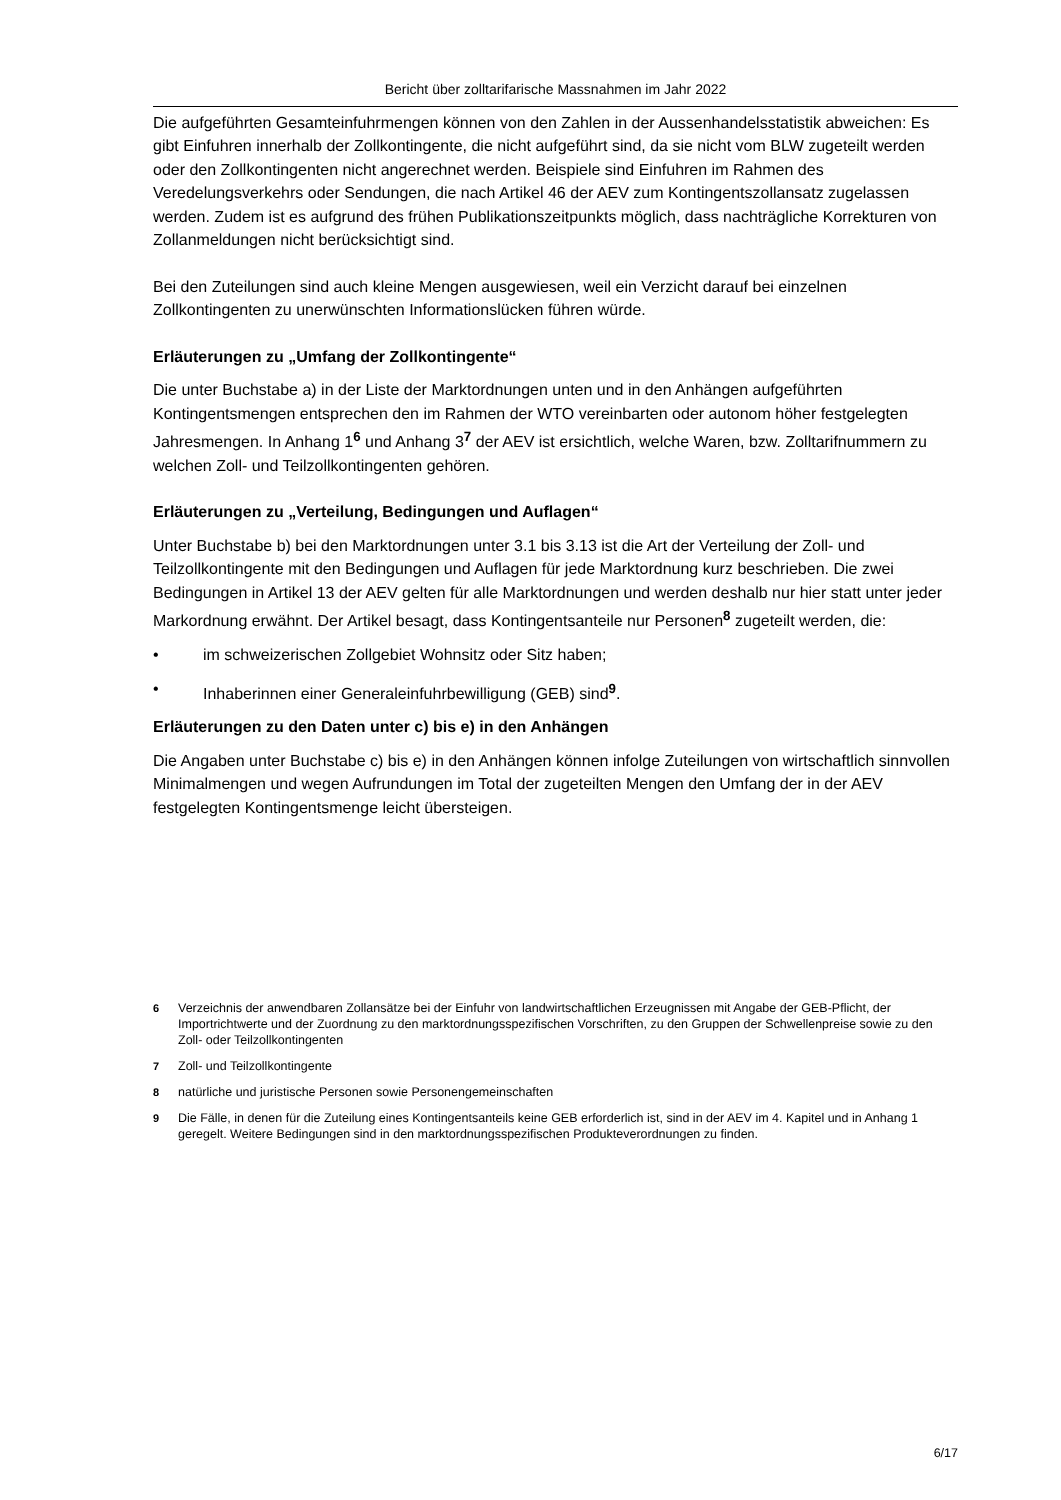Bericht über zolltarifarische Massnahmen im Jahr 2022
Die aufgeführten Gesamteinfuhrmengen können von den Zahlen in der Aussenhandelsstatistik abweichen: Es gibt Einfuhren innerhalb der Zollkontingente, die nicht aufgeführt sind, da sie nicht vom BLW zugeteilt werden oder den Zollkontingenten nicht angerechnet werden. Beispiele sind Einfuhren im Rahmen des Veredelungsverkehrs oder Sendungen, die nach Artikel 46 der AEV zum Kontingentszollansatz zugelassen werden. Zudem ist es aufgrund des frühen Publikationszeitpunkts möglich, dass nachträgliche Korrekturen von Zollanmeldungen nicht berücksichtigt sind.
Bei den Zuteilungen sind auch kleine Mengen ausgewiesen, weil ein Verzicht darauf bei einzelnen Zollkontingenten zu unerwünschten Informationslücken führen würde.
Erläuterungen zu „Umfang der Zollkontingente“
Die unter Buchstabe a) in der Liste der Marktordnungen unten und in den Anhängen aufgeführten Kontingentsmengen entsprechen den im Rahmen der WTO vereinbarten oder autonom höher festgelegten Jahresmengen. In Anhang 1<sup>6</sup> und Anhang 3<sup>7</sup> der AEV ist ersichtlich, welche Waren, bzw. Zolltarifnummern zu welchen Zoll- und Teilzollkontingenten gehören.
Erläuterungen zu „Verteilung, Bedingungen und Auflagen“
Unter Buchstabe b) bei den Marktordnungen unter 3.1 bis 3.13 ist die Art der Verteilung der Zoll- und Teilzollkontingente mit den Bedingungen und Auflagen für jede Marktordnung kurz beschrieben. Die zwei Bedingungen in Artikel 13 der AEV gelten für alle Marktordnungen und werden deshalb nur hier statt unter jeder Markordnung erwähnt. Der Artikel besagt, dass Kontingentsanteile nur Personen<sup>8</sup> zugeteilt werden, die:
• im schweizerischen Zollgebiet Wohnsitz oder Sitz haben;
• Inhaberinnen einer Generaleinfuhrbewilligung (GEB) sind<sup>9</sup>.
Erläuterungen zu den Daten unter c) bis e) in den Anhängen
Die Angaben unter Buchstabe c) bis e) in den Anhängen können infolge Zuteilungen von wirtschaftlich sinnvollen Minimalmengen und wegen Aufrundungen im Total der zugeteilten Mengen den Umfang der in der AEV festgelegten Kontingentsmenge leicht übersteigen.
6 Verzeichnis der anwendbaren Zollansätze bei der Einfuhr von landwirtschaftlichen Erzeugnissen mit Angabe der GEB-Pflicht, der Importrichtwerte und der Zuordnung zu den marktordnungsspezifischen Vorschriften, zu den Gruppen der Schwellenpreise sowie zu den Zoll- oder Teilzollkontingenten
7 Zoll- und Teilzollkontingente
8 natürliche und juristische Personen sowie Personengemeinschaften
9 Die Fälle, in denen für die Zuteilung eines Kontingentsanteils keine GEB erforderlich ist, sind in der AEV im 4. Kapitel und in Anhang 1 geregelt. Weitere Bedingungen sind in den marktordnungsspezifischen Produkteverordnungen zu finden.
6/17